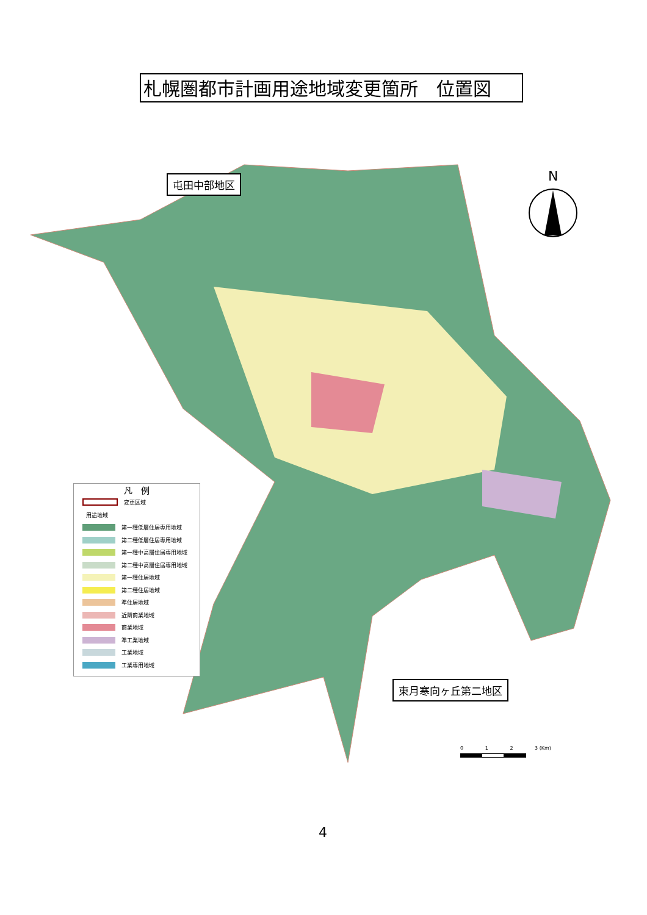札幌圏都市計画用途地域変更箇所　位置図
屯田中部地区
東月寒向ヶ丘第二地区
N
凡　例
変更区域
用途地域
第一種低層住居専用地域
第二種低層住居専用地域
第一種中高層住居専用地域
第二種中高層住居専用地域
第一種住居地域
第二種住居地域
準住居地域
近隣商業地域
商業地域
準工業地域
工業地域
工業専用地域
0 1 2 3 (Km)
4